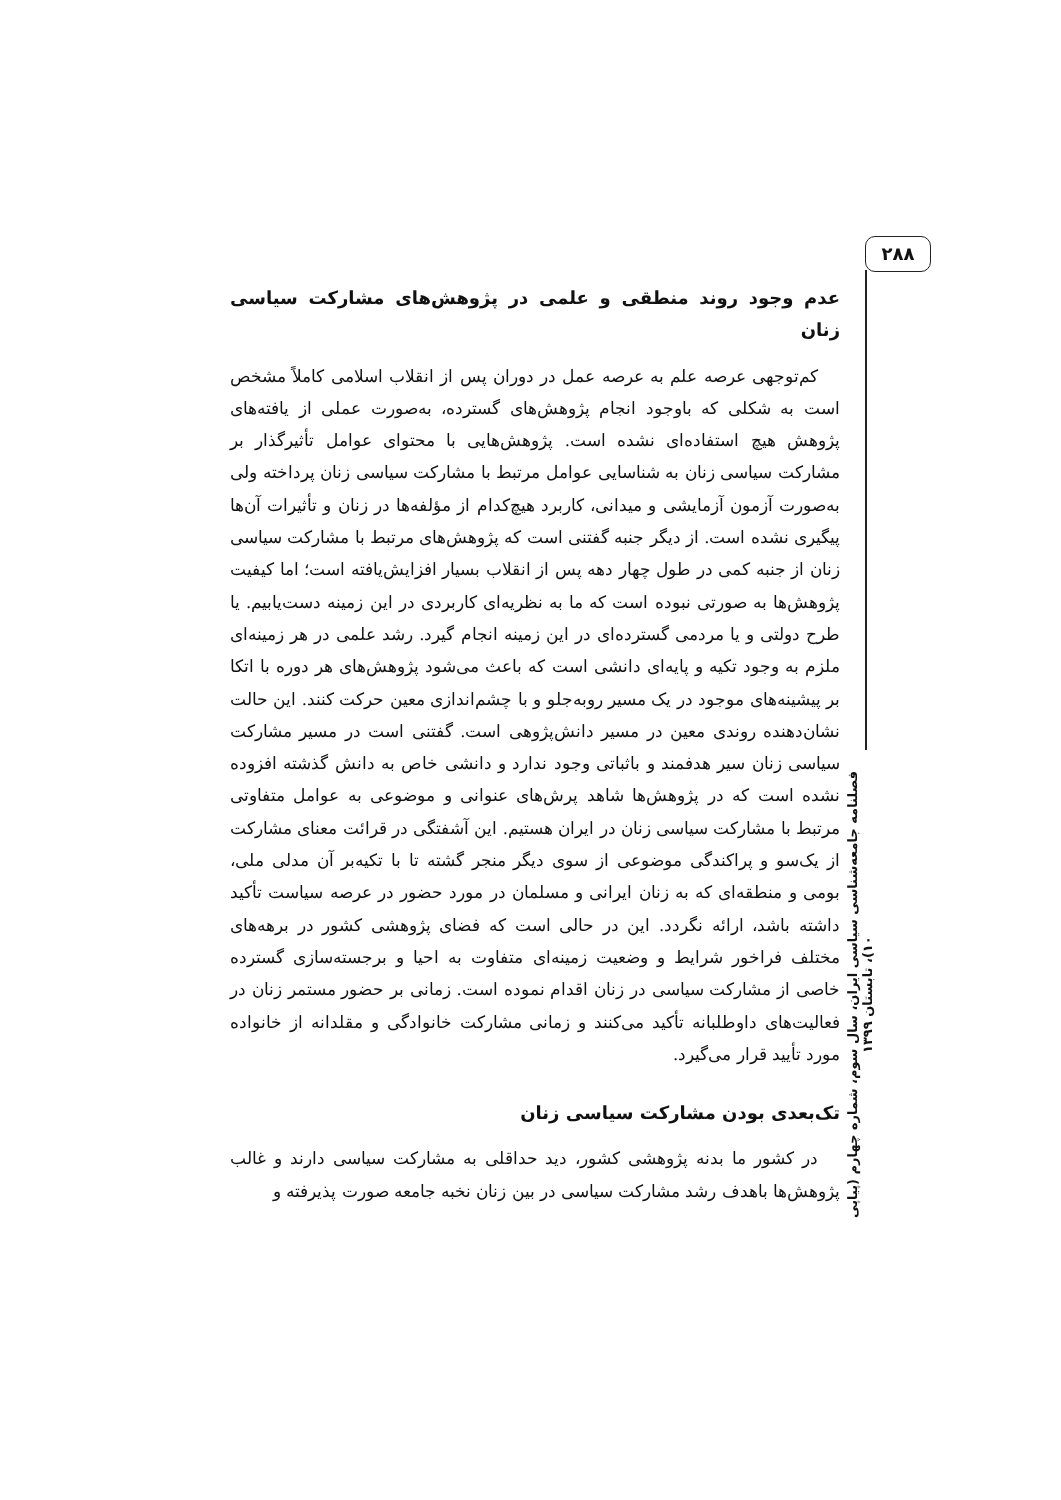۲۸۸
فصلنامه جامعه‌شناسی سیاسی ایران، سال سوم، شماره چهارم (پیاپی ۱۰)، تابستان ۱۳۹۹
عدم وجود روند منطقی و علمی در پژوهش‌های مشارکت سیاسی زنان
کم‌توجهی عرصه علم به عرصه عمل در دوران پس از انقلاب اسلامی کاملاً مشخص است به شکلی که باوجود انجام پژوهش‌های گسترده، به‌صورت عملی از یافته‌های پژوهش هیچ استفاده‌ای نشده است. پژوهش‌هایی با محتوای عوامل تأثیرگذار بر مشارکت سیاسی زنان به شناسایی عوامل مرتبط با مشارکت سیاسی زنان پرداخته ولی به‌صورت آزمون آزمایشی و میدانی، کاربرد هیچ‌کدام از مؤلفه‌ها در زنان و تأثیرات آن‌ها پیگیری نشده است. از دیگر جنبه گفتنی است که پژوهش‌های مرتبط با مشارکت سیاسی زنان از جنبه کمی در طول چهار دهه پس از انقلاب بسیار افزایش‌یافته است؛ اما کیفیت پژوهش‌ها به صورتی نبوده است که ما به نظریه‌ای کاربردی در این زمینه دست‌یابیم. یا طرح دولتی و یا مردمی گسترده‌ای در این زمینه انجام گیرد. رشد علمی در هر زمینه‌ای ملزم به وجود تکیه و پایه‌ای دانشی است که باعث می‌شود پژوهش‌های هر دوره با اتکا بر پیشینه‌های موجود در یک مسیر روبه‌جلو و با چشم‌اندازی معین حرکت کنند. این حالت نشان‌دهنده روندی معین در مسیر دانش‌پژوهی است. گفتنی است در مسیر مشارکت سیاسی زنان سیر هدفمند و باثباتی وجود ندارد و دانشی خاص به دانش گذشته افزوده نشده است که در پژوهش‌ها شاهد پرش‌های عنوانی و موضوعی به عوامل متفاوتی مرتبط با مشارکت سیاسی زنان در ایران هستیم. این آشفتگی در قرائت معنای مشارکت از یک‌سو و پراکندگی موضوعی از سوی دیگر منجر گشته تا با تکیه‌بر آن مدلی ملی، بومی و منطقه‌ای که به زنان ایرانی و مسلمان در مورد حضور در عرصه سیاست تأکید داشته باشد، ارائه نگردد. این در حالی است که فضای پژوهشی کشور در برهه‌های مختلف فراخور شرایط و وضعیت زمینه‌ای متفاوت به احیا و برجسته‌سازی گسترده خاصی از مشارکت سیاسی در زنان اقدام نموده است. زمانی بر حضور مستمر زنان در فعالیت‌های داوطلبانه تأکید می‌کنند و زمانی مشارکت خانوادگی و مقلدانه از خانواده مورد تأیید قرار می‌گیرد.
تک‌بعدی بودن مشارکت سیاسی زنان
در کشور ما بدنه پژوهشی کشور، دید حداقلی به مشارکت سیاسی دارند و غالب پژوهش‌ها باهدف رشد مشارکت سیاسی در بین زنان نخبه جامعه صورت پذیرفته و